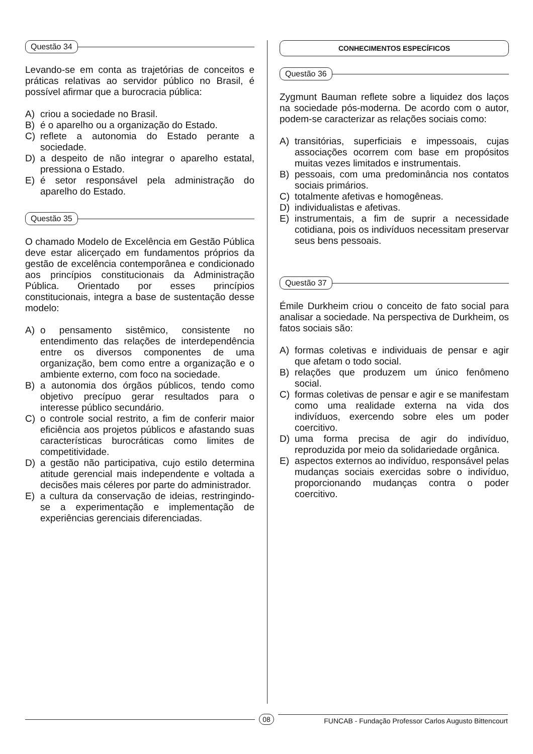Questão 34
Levando-se em conta as trajetórias de conceitos e práticas relativas ao servidor público no Brasil, é possível afirmar que a burocracia pública:
A) criou a sociedade no Brasil.
B) é o aparelho ou a organização do Estado.
C) reflete a autonomia do Estado perante a sociedade.
D) a despeito de não integrar o aparelho estatal, pressiona o Estado.
E) é setor responsável pela administração do aparelho do Estado.
Questão 35
O chamado Modelo de Excelência em Gestão Pública deve estar alicerçado em fundamentos próprios da gestão de excelência contemporânea e condicionado aos princípios constitucionais da Administração Pública. Orientado por esses princípios constitucionais, integra a base de sustentação desse modelo:
A) o pensamento sistêmico, consistente no entendimento das relações de interdependência entre os diversos componentes de uma organização, bem como entre a organização e o ambiente externo, com foco na sociedade.
B) a autonomia dos órgãos públicos, tendo como objetivo precípuo gerar resultados para o interesse público secundário.
C) o controle social restrito, a fim de conferir maior eficiência aos projetos públicos e afastando suas características burocráticas como limites de competitividade.
D) a gestão não participativa, cujo estilo determina atitude gerencial mais independente e voltada a decisões mais céleres por parte do administrador.
E) a cultura da conservação de ideias, restringindo-se a experimentação e implementação de experiências gerenciais diferenciadas.
CONHECIMENTOS ESPECÍFICOS
Questão 36
Zygmunt Bauman reflete sobre a liquidez dos laços na sociedade pós-moderna. De acordo com o autor, podem-se caracterizar as relações sociais como:
A) transitórias, superficiais e impessoais, cujas associações ocorrem com base em propósitos muitas vezes limitados e instrumentais.
B) pessoais, com uma predominância nos contatos sociais primários.
C) totalmente afetivas e homogêneas.
D) individualistas e afetivas.
E) instrumentais, a fim de suprir a necessidade cotidiana, pois os indivíduos necessitam preservar seus bens pessoais.
Questão 37
Émile Durkheim criou o conceito de fato social para analisar a sociedade. Na perspectiva de Durkheim, os fatos sociais são:
A) formas coletivas e individuais de pensar e agir que afetam o todo social.
B) relações que produzem um único fenômeno social.
C) formas coletivas de pensar e agir e se manifestam como uma realidade externa na vida dos indivíduos, exercendo sobre eles um poder coercitivo.
D) uma forma precisa de agir do indivíduo, reproduzida por meio da solidariedade orgânica.
E) aspectos externos ao indivíduo, responsável pelas mudanças sociais exercidas sobre o indivíduo, proporcionando mudanças contra o poder coercitivo.
08 FUNCAB - Fundação Professor Carlos Augusto Bittencourt